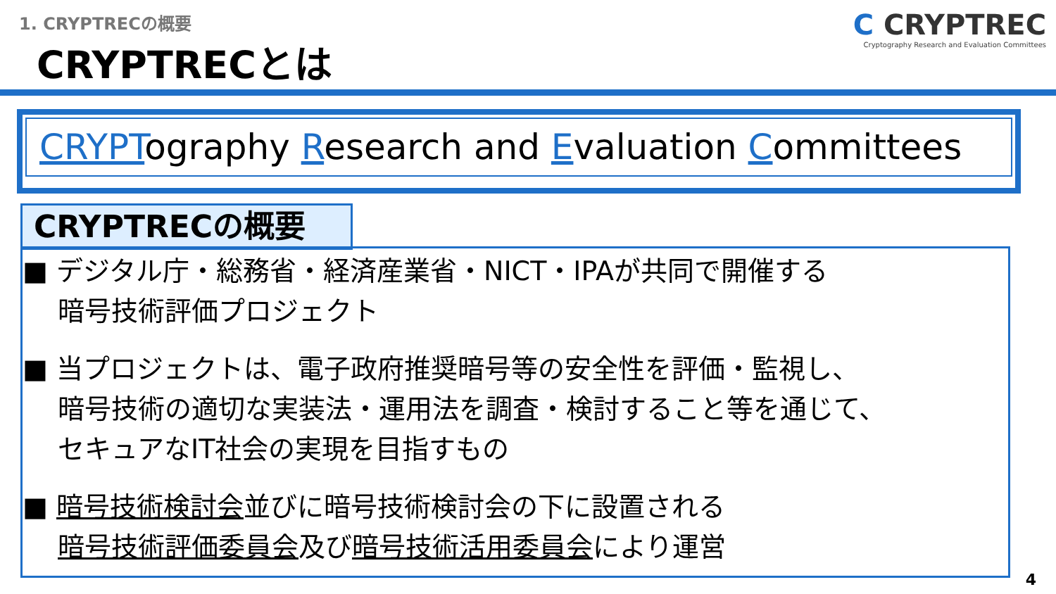1. CRYPTRECの概要
CRYPTRECとは
C CRYPTREC
Cryptography Research and Evaluation Committees
CRYPTography Research and Evaluation Committees
CRYPTRECの概要
■ デジタル庁・総務省・経済産業省・NICT・IPAが共同で開催する
暗号技術評価プロジェクト
■ 当プロジェクトは、電子政府推奨暗号等の安全性を評価・監視し、
暗号技術の適切な実装法・運用法を調査・検討すること等を通じて、
セキュアなIT社会の実現を目指すもの
■ 暗号技術検討会並びに暗号技術検討会の下に設置される
暗号技術評価委員会及び暗号技術活用委員会により運営
4